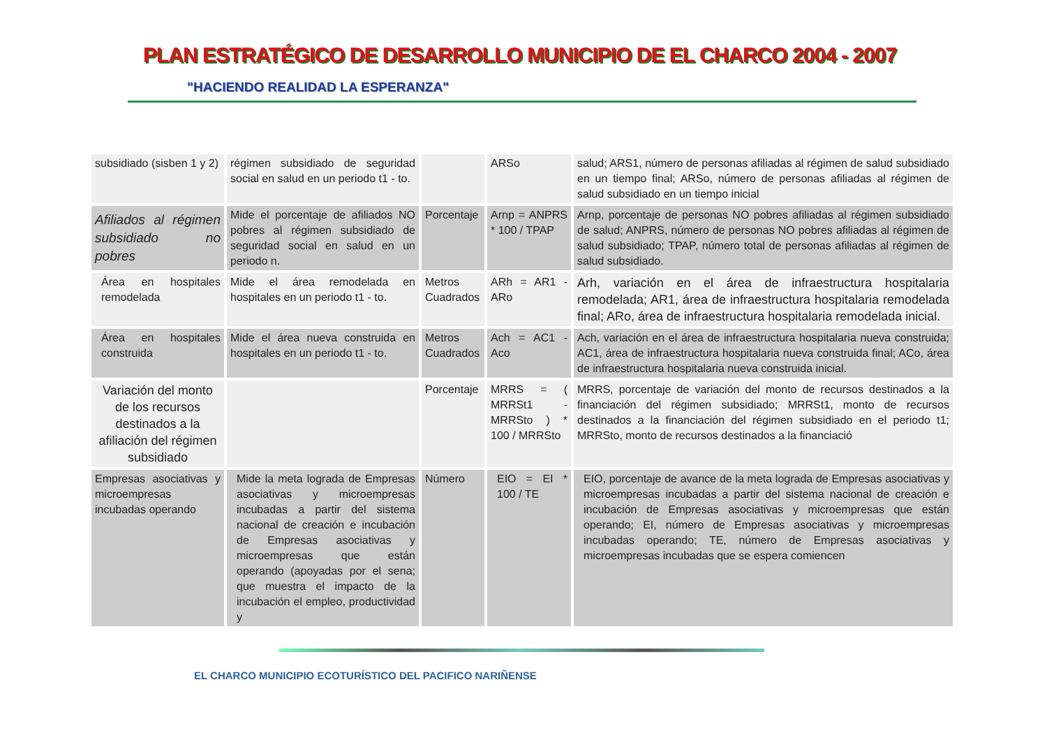PLAN ESTRATÉGICO DE DESARROLLO MUNICIPIO DE EL CHARCO 2004 - 2007
"HACIENDO REALIDAD LA ESPERANZA"
| subsidiado (sisben 1 y 2) | régimen subsidiado de seguridad social en salud en un periodo t1 - to. | | ARSo | salud; ARS1, número de personas afiliadas al régimen de salud subsidiado en un tiempo final; ARSo, número de personas afiliadas al régimen de salud subsidiado en un tiempo inicial |
| Afiliados al régimen subsidiado no pobres | Mide el porcentaje de afiliados NO pobres al régimen subsidiado de seguridad social en salud en un periodo n. | Porcentaje | Arnp = ANPRS * 100 / TPAP | Arnp, porcentaje de personas NO pobres afiliadas al régimen subsidiado de salud; ANPRS, número de personas NO pobres afiliadas al régimen de salud subsidiado; TPAP, número total de personas afiliadas al régimen de salud subsidiado. |
| Área en hospitales remodelada | Mide el área remodelada en hospitales en un periodo t1 - to. | Metros Cuadrados | ARh = AR1 - ARo | Arh, variación en el área de infraestructura hospitalaria remodelada; AR1, área de infraestructura hospitalaria remodelada final; ARo, área de infraestructura hospitalaria remodelada inicial. |
| Área en hospitales construida | Mide el área nueva construida en hospitales en un periodo t1 - to. | Metros Cuadrados | Ach = AC1 - Aco | Ach, variación en el área de infraestructura hospitalaria nueva construida; AC1, área de infraestructura hospitalaria nueva construida final; ACo, área de infraestructura hospitalaria nueva construida inicial. |
| Variación del monto de los recursos destinados a la afiliación del régimen subsidiado | | Porcentaje | MRRS = ( MRRSt1 - MRRSto ) * 100 / MRRSto | MRRS, porcentaje de variación del monto de recursos destinados a la financiación del régimen subsidiado; MRRSt1, monto de recursos destinados a la financiación del régimen subsidiado en el periodo t1; MRRSto, monto de recursos destinados a la financiació |
| Empresas asociativas y microempresas incubadas operando | Mide la meta lograda de Empresas asociativas y microempresas incubadas a partir del sistema nacional de creación e incubación de Empresas asociativas y microempresas que están operando (apoyadas por el sena; que muestra el impacto de la incubación el empleo, productividad y | Número | EIO = EI * 100 / TE | EIO, porcentaje de avance de la meta lograda de Empresas asociativas y microempresas incubadas a partir del sistema nacional de creación e incubación de Empresas asociativas y microempresas que están operando; EI, número de Empresas asociativas y microempresas incubadas operando; TE, número de Empresas asociativas y microempresas incubadas que se espera comiencen |
EL CHARCO MUNICIPIO ECOTURÍSTICO DEL PACIFICO NARIÑENSE